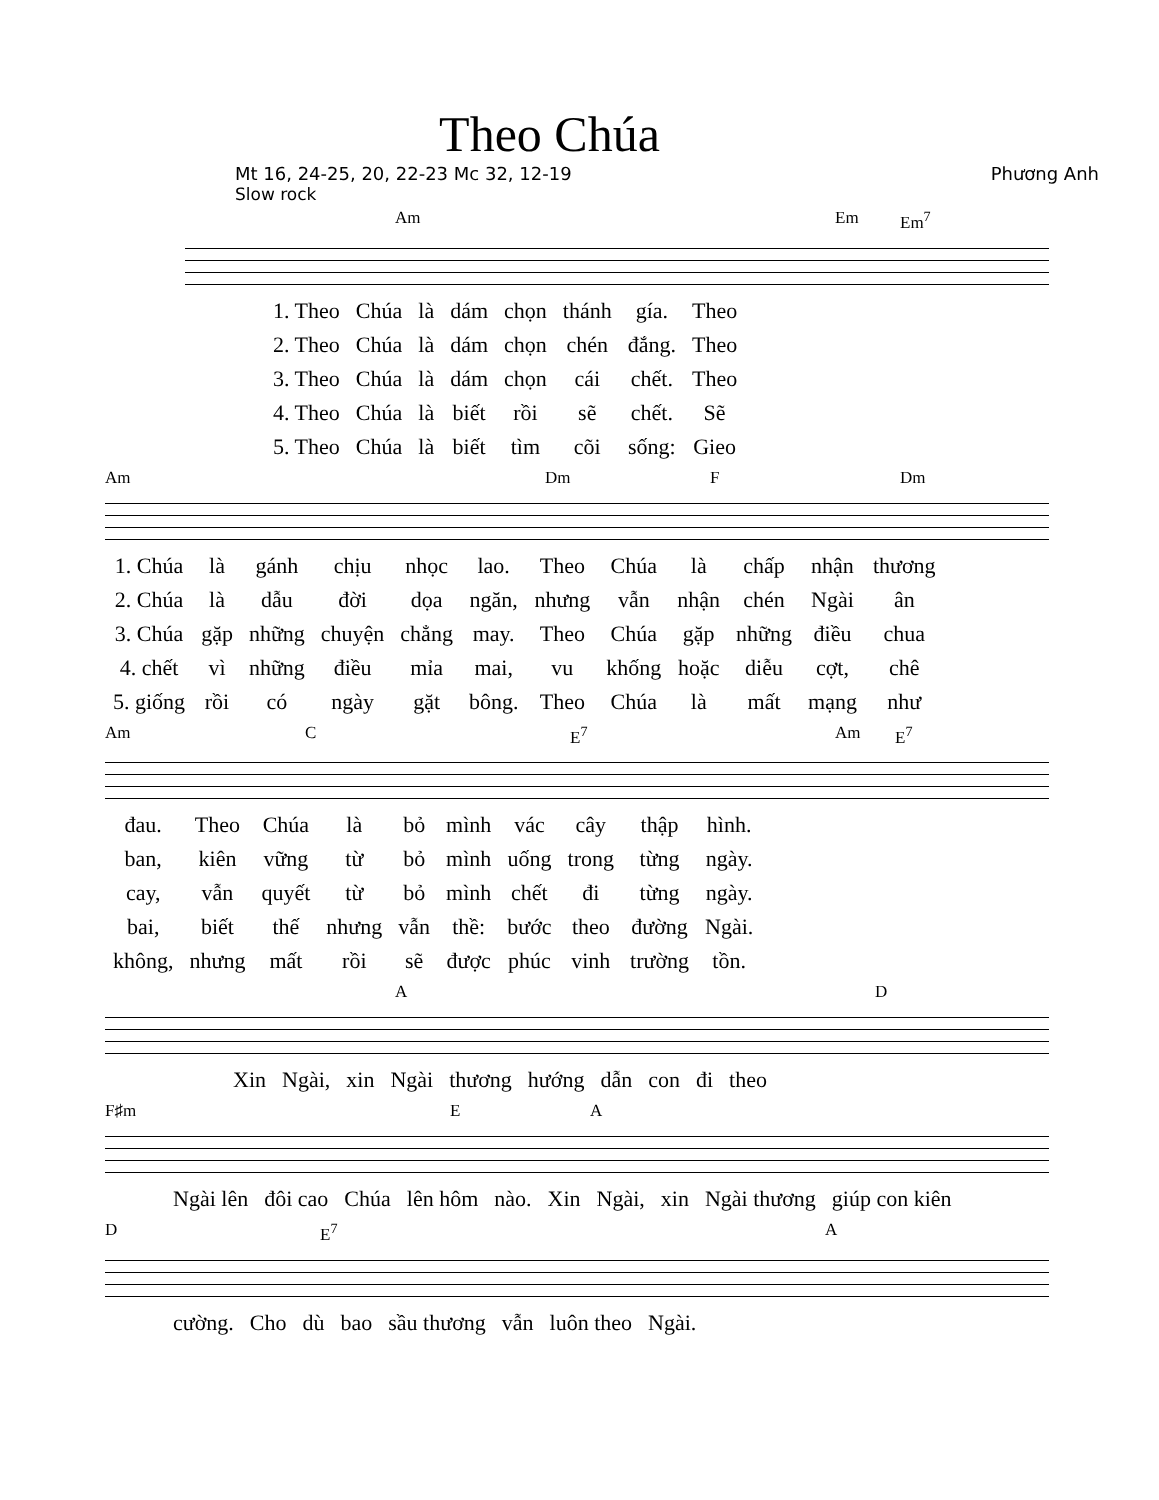Theo Chúa
Mt 16, 24-25, 20, 22-23 Mc 32, 12-19 Phương Anh
Slow rock
Am Em Em<sup>7</sup>
| 1. Theo | Chúa | là | dám | chọn | thánh | gía. | Theo |
| 2. Theo | Chúa | là | dám | chọn | chén | đắng. | Theo |
| 3. Theo | Chúa | là | dám | chọn | cái | chết. | Theo |
| 4. Theo | Chúa | là | biết | rồi | sẽ | chết. | Sẽ |
| 5. Theo | Chúa | là | biết | tìm | cõi | sống: | Gieo |
Am Dm F Dm
| 1. Chúa | là | gánh | chịu | nhọc | lao. | Theo | Chúa | là | chấp | nhận | thương |
| 2. Chúa | là | dẫu | đời | dọa | ngăn, | nhưng | vẫn | nhận | chén | Ngài | ân |
| 3. Chúa | gặp | những | chuyện | chẳng | may. | Theo | Chúa | gặp | những | điều | chua |
| 4. chết | vì | những | điều | mỉa | mai, | vu | khống | hoặc | diễu | cợt, | chê |
| 5. giống | rồi | có | ngày | gặt | bông. | Theo | Chúa | là | mất | mạng | như |
Am C E<sup>7</sup> Am E<sup>7</sup>
| đau. | Theo | Chúa | là | bỏ | mình | vác | cây | thập | hình. |
| ban, | kiên | vững | từ | bỏ | mình | uống | trong | từng | ngày. |
| cay, | vẫn | quyết | từ | bỏ | mình | chết | đi | từng | ngày. |
| bai, | biết | thế | nhưng | vẫn | thề: | bước | theo | đường | Ngài. |
| không, | nhưng | mất | rồi | sẽ | được | phúc | vinh | trường | tồn. |
A D
| Xin | Ngài, | xin | Ngài | thương | hướng | dẫn | con | đi | theo |
F♯m E A
| Ngài lên | đôi cao | Chúa | lên hôm | nào. | Xin | Ngài, | xin | Ngài thương | giúp con kiên |
D E<sup>7</sup> A
| cường. | Cho | dù | bao | sầu thương | vẫn | luôn theo | Ngài. |